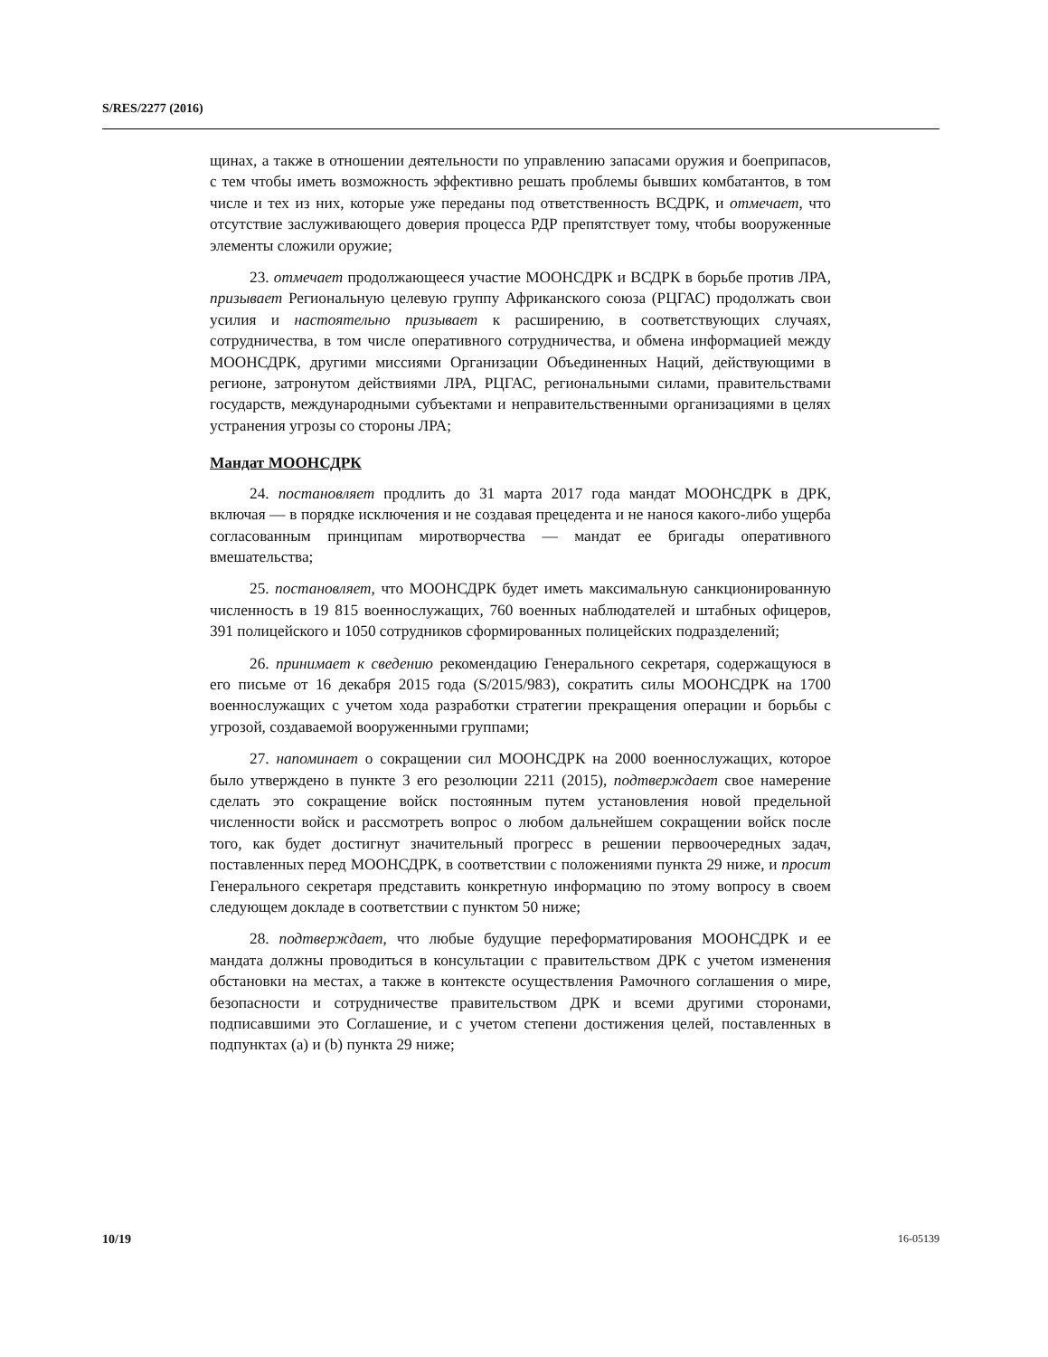S/RES/2277 (2016)
щинах, а также в отношении деятельности по управлению запасами оружия и боеприпасов, с тем чтобы иметь возможность эффективно решать проблемы бывших комбатантов, в том числе и тех из них, которые уже переданы под ответственность ВСДРК, и отмечает, что отсутствие заслуживающего доверия процесса РДР препятствует тому, чтобы вооруженные элементы сложили оружие;
23. отмечает продолжающееся участие МООНСДРК и ВСДРК в борьбе против ЛРА, призывает Региональную целевую группу Африканского союза (РЦГАС) продолжать свои усилия и настоятельно призывает к расширению, в соответствующих случаях, сотрудничества, в том числе оперативного сотрудничества, и обмена информацией между МООНСДРК, другими миссиями Организации Объединенных Наций, действующими в регионе, затронутом действиями ЛРА, РЦГАС, региональными силами, правительствами государств, международными субъектами и неправительственными организациями в целях устранения угрозы со стороны ЛРА;
Мандат МООНСДРК
24. постановляет продлить до 31 марта 2017 года мандат МООНСДРК в ДРК, включая — в порядке исключения и не создавая прецедента и не нанося какого-либо ущерба согласованным принципам миротворчества — мандат ее бригады оперативного вмешательства;
25. постановляет, что МООНСДРК будет иметь максимальную санкционированную численность в 19 815 военнослужащих, 760 военных наблюдателей и штабных офицеров, 391 полицейского и 1050 сотрудников сформированных полицейских подразделений;
26. принимает к сведению рекомендацию Генерального секретаря, содержащуюся в его письме от 16 декабря 2015 года (S/2015/983), сократить силы МООНСДРК на 1700 военнослужащих с учетом хода разработки стратегии прекращения операции и борьбы с угрозой, создаваемой вооруженными группами;
27. напоминает о сокращении сил МООНСДРК на 2000 военнослужащих, которое было утверждено в пункте 3 его резолюции 2211 (2015), подтверждает свое намерение сделать это сокращение войск постоянным путем установления новой предельной численности войск и рассмотреть вопрос о любом дальнейшем сокращении войск после того, как будет достигнут значительный прогресс в решении первоочередных задач, поставленных перед МООНСДРК, в соответствии с положениями пункта 29 ниже, и просит Генерального секретаря представить конкретную информацию по этому вопросу в своем следующем докладе в соответствии с пунктом 50 ниже;
28. подтверждает, что любые будущие переформатирования МООНСДРК и ее мандата должны проводиться в консультации с правительством ДРК с учетом изменения обстановки на местах, а также в контексте осуществления Рамочного соглашения о мире, безопасности и сотрудничестве правительством ДРК и всеми другими сторонами, подписавшими это Соглашение, и с учетом степени достижения целей, поставленных в подпунктах (a) и (b) пункта 29 ниже;
10/19 16-05139